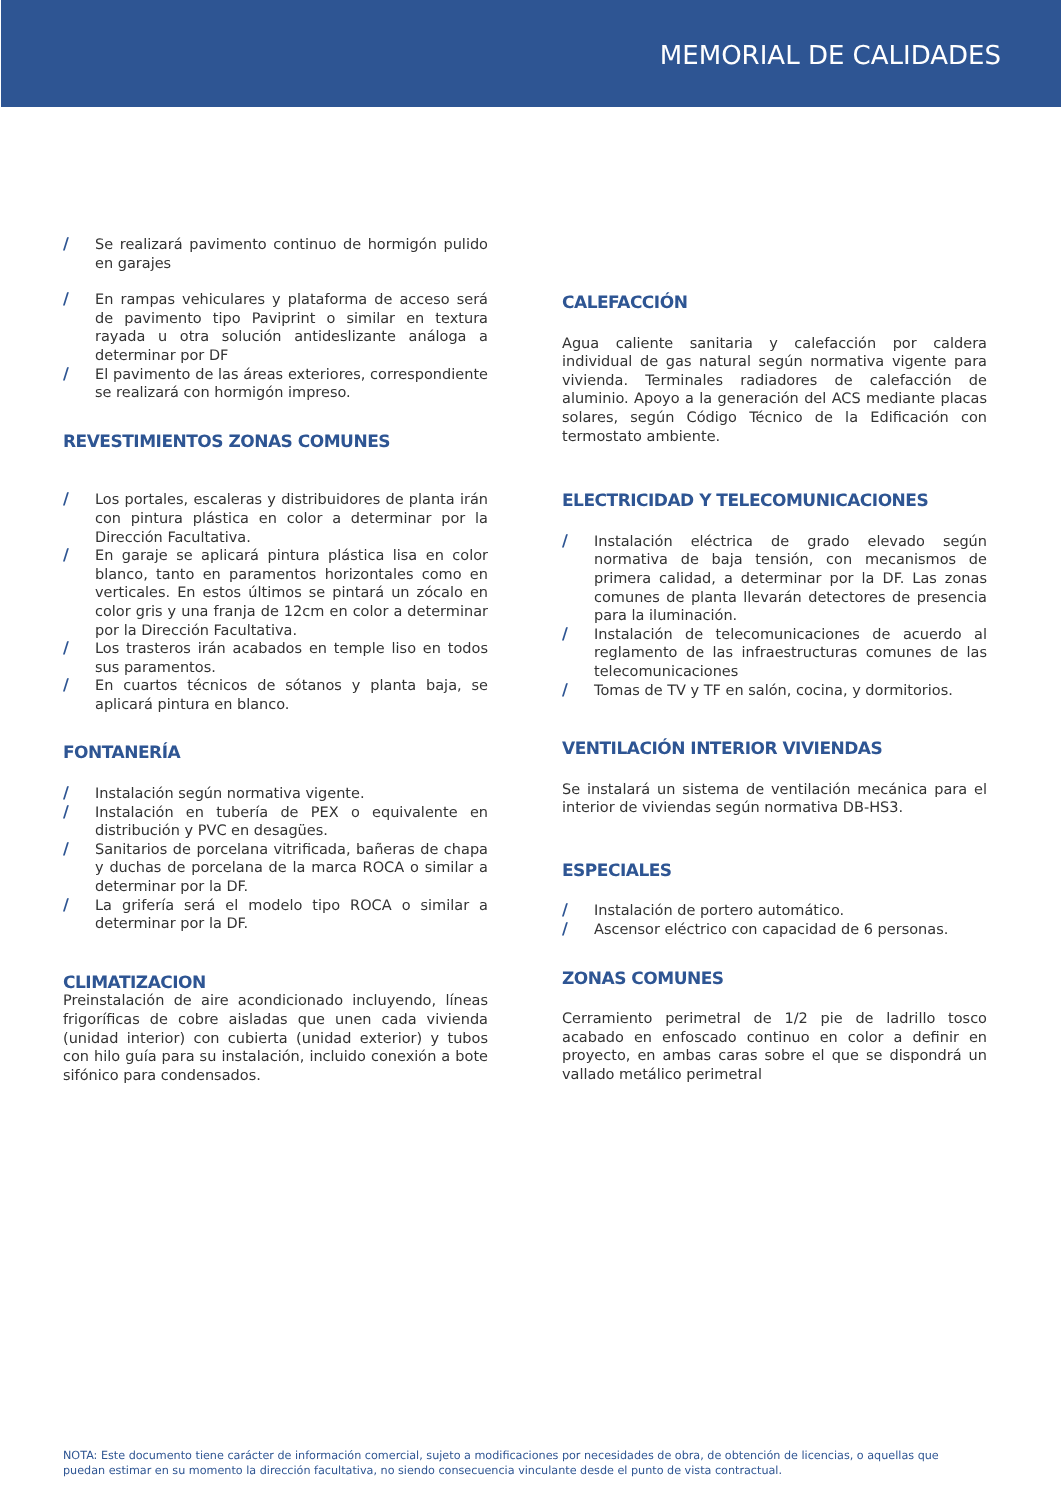MEMORIAL DE CALIDADES
/ Se realizará pavimento continuo de hormigón pulido en garajes
/ En rampas vehiculares y plataforma de acceso será de pavimento tipo Paviprint o similar en textura rayada u otra solución antideslizante análoga a determinar por DF
/ El pavimento de las áreas exteriores, correspondiente se realizará con hormigón impreso.
REVESTIMIENTOS ZONAS COMUNES
/ Los portales, escaleras y distribuidores de planta irán con pintura plástica en color a determinar por la Dirección Facultativa.
/ En garaje se aplicará pintura plástica lisa en color blanco, tanto en paramentos horizontales como en verticales. En estos últimos se pintará un zócalo en color gris y una franja de 12cm en color a determinar por la Dirección Facultativa.
/ Los trasteros irán acabados en temple liso en todos sus paramentos.
/ En cuartos técnicos de sótanos y planta baja, se aplicará pintura en blanco.
FONTANERÍA
/ Instalación según normativa vigente.
/ Instalación en tubería de PEX o equivalente en distribución y PVC en desagües.
/ Sanitarios de porcelana vitrificada, bañeras de chapa y duchas de porcelana de la marca ROCA o similar a determinar por la DF.
/ La grifería será el modelo tipo ROCA o similar a determinar por la DF.
CLIMATIZACION
Preinstalación de aire acondicionado incluyendo, líneas frigoríficas de cobre aisladas que unen cada vivienda (unidad interior) con cubierta (unidad exterior) y tubos con hilo guía para su instalación, incluido conexión a bote sifónico para condensados.
CALEFACCIÓN
Agua caliente sanitaria y calefacción por caldera individual de gas natural según normativa vigente para vivienda. Terminales radiadores de calefacción de aluminio. Apoyo a la generación del ACS mediante placas solares, según Código Técnico de la Edificación con termostato ambiente.
ELECTRICIDAD Y TELECOMUNICACIONES
/ Instalación eléctrica de grado elevado según normativa de baja tensión, con mecanismos de primera calidad, a determinar por la DF. Las zonas comunes de planta llevarán detectores de presencia para la iluminación.
/ Instalación de telecomunicaciones de acuerdo al reglamento de las infraestructuras comunes de las telecomunicaciones
/ Tomas de TV y TF en salón, cocina, y dormitorios.
VENTILACIÓN INTERIOR VIVIENDAS
Se instalará un sistema de ventilación mecánica para el interior de viviendas según normativa DB-HS3.
ESPECIALES
/ Instalación de portero automático.
/ Ascensor eléctrico con capacidad de 6 personas.
ZONAS COMUNES
Cerramiento perimetral de 1/2 pie de ladrillo tosco acabado en enfoscado continuo en color a definir en proyecto, en ambas caras sobre el que se dispondrá un vallado metálico perimetral
NOTA: Este documento tiene carácter de información comercial, sujeto a modificaciones por necesidades de obra, de obtención de licencias, o aquellas que puedan estimar en su momento la dirección facultativa, no siendo consecuencia vinculante desde el punto de vista contractual.